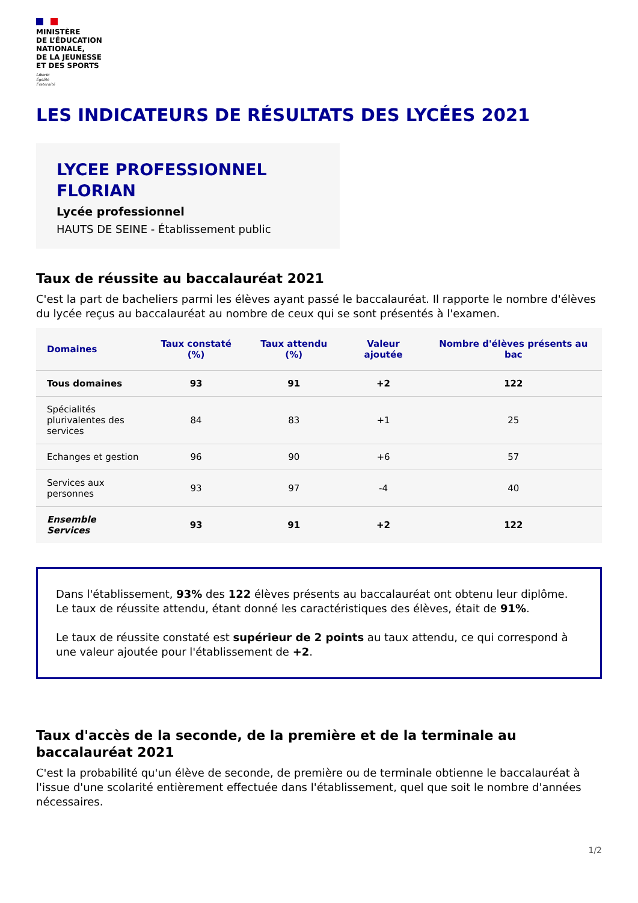MINISTÈRE
DE L’ÉDUCATION
NATIONALE,
DE LA JEUNESSE
ET DES SPORTS
Liberté
Égalité
Fraternité
LES INDICATEURS DE RÉSULTATS DES LYCÉES 2021
LYCEE PROFESSIONNEL FLORIAN
Lycée professionnel
HAUTS DE SEINE - Établissement public
Taux de réussite au baccalauréat 2021
C'est la part de bacheliers parmi les élèves ayant passé le baccalauréat. Il rapporte le nombre d'élèves du lycée reçus au baccalauréat au nombre de ceux qui se sont présentés à l'examen.
| Domaines | Taux constaté (%) | Taux attendu (%) | Valeur ajoutée | Nombre d'élèves présents au bac |
| --- | --- | --- | --- | --- |
| Tous domaines | 93 | 91 | +2 | 122 |
| Spécialités plurivalentes des services | 84 | 83 | +1 | 25 |
| Echanges et gestion | 96 | 90 | +6 | 57 |
| Services aux personnes | 93 | 97 | -4 | 40 |
| Ensemble Services | 93 | 91 | +2 | 122 |
Dans l'établissement, 93% des 122 élèves présents au baccalauréat ont obtenu leur diplôme. Le taux de réussite attendu, étant donné les caractéristiques des élèves, était de 91%.
Le taux de réussite constaté est supérieur de 2 points au taux attendu, ce qui correspond à une valeur ajoutée pour l'établissement de +2.
Taux d'accès de la seconde, de la première et de la terminale au baccalauréat 2021
C'est la probabilité qu'un élève de seconde, de première ou de terminale obtienne le baccalauréat à l'issue d'une scolarité entièrement effectuée dans l'établissement, quel que soit le nombre d'années nécessaires.
1/2